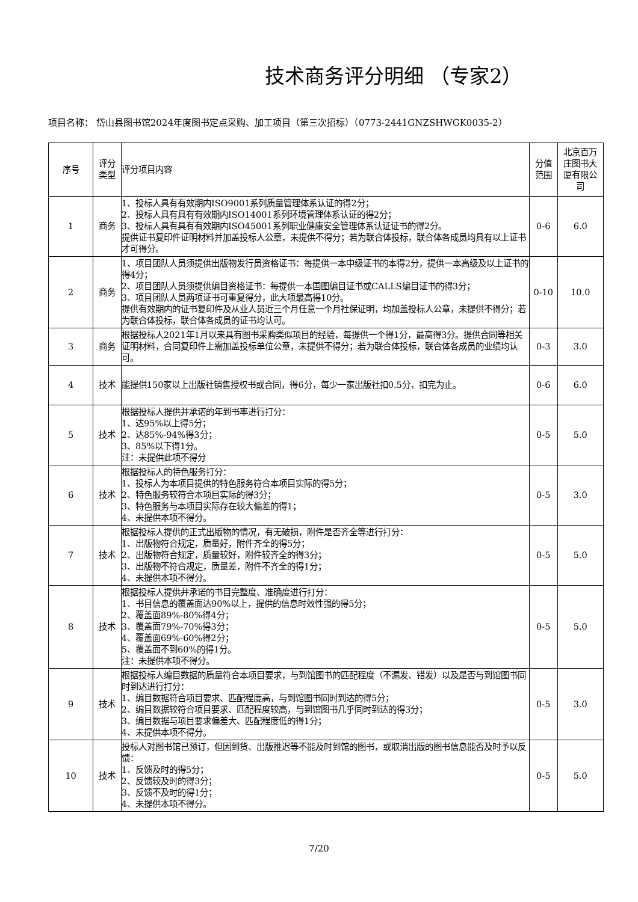技术商务评分明细 （专家2）
项目名称： 岱山县图书馆2024年度图书定点采购、加工项目（第三次招标）（0773-2441GNZSHWGK0035-2）
| 序号 | 评分 类型 | 评分项目内容 | 分值 范围 | 北京百万 庄图书大 厦有限公 司 |
| --- | --- | --- | --- | --- |
| 1 | 商务 | 1、投标人具有有效期内ISO9001系列质量管理体系认证的得2分； 2、投标人具有具有有效期内ISO14001系列环境管理体系认证的得2分； 3、投标人具有具有有效期内ISO45001系列职业健康安全管理体系认证证书的得2分。 提供证书复印件证明材料并加盖投标人公章，未提供不得分；若为联合体投标，联合体各成员均具有以上证书才可得分。 | 0-6 | 6.0 |
| 2 | 商务 | 1、项目团队人员须提供出版物发行员资格证书：每提供一本中级证书的本得2分，提供一本高级及以上证书的得4分； 2、项目团队人员须提供编目资格证书：每提供一本国图编目证书或CALLS编目证书的得3分； 3、项目团队人员两项证书可重复得分，此大项最高得10分。 提供有效期内的证书复印件及从业人员近三个月任意一个月社保证明，均加盖投标人公章，未提供不得分；若为联合体投标，联合体各成员的证书均认可。 | 0-10 | 10.0 |
| 3 | 商务 | 根据投标人2021年1月以来具有图书采购类似项目的经验，每提供一个得1分，最高得3分。提供合同等相关证明材料，合同复印件上需加盖投标单位公章，未提供不得分；若为联合体投标，联合体各成员的业绩均认可。 | 0-3 | 3.0 |
| 4 | 技术 | 能提供150家以上出版社销售授权书或合同，得6分，每少一家出版社扣0.5分，扣完为止。 | 0-6 | 6.0 |
| 5 | 技术 | 根据投标人提供并承诺的年到书率进行打分： 1、达95%以上得5分； 2、达85%-94%得3分； 3、85%以下得1分。 注：未提供此项不得分 | 0-5 | 5.0 |
| 6 | 技术 | 根据投标人的特色服务打分： 1、投标人为本项目提供的特色服务符合本项目实际的得5分； 2、特色服务较符合本项目实际的得3分； 3、特色服务与本项目实际存在较大偏差的得1； 4、未提供本项不得分。 | 0-5 | 3.0 |
| 7 | 技术 | 根据投标人提供的正式出版物的情况，有无破损，附件是否齐全等进行打分： 1、出版物符合规定，质量好，附件齐全的得5分； 2、出版物符合规定，质量较好，附件较齐全的得3分； 3、出版物不符合规定，质量差，附件不齐全的得1分； 4、未提供本项不得分。 | 0-5 | 5.0 |
| 8 | 技术 | 根据投标人提供并承诺的书目完整度、准确度进行打分： 1、书目信息的覆盖面达90%以上，提供的信息时效性强的得5分； 2、覆盖面89%-80%得4分； 3、覆盖面79%-70%得3分； 4、覆盖面69%-60%得2分； 5、覆盖面不到60%的得1分。 注：未提供本项不得分。 | 0-5 | 5.0 |
| 9 | 技术 | 根据投标人编目数据的质量符合本项目要求，与到馆图书的匹配程度（不漏发、错发）以及是否与到馆图书同时到达进行打分： 1、编目数据符合项目要求、匹配程度高，与到馆图书同时到达的得5分； 2、编目数据较符合项目要求、匹配程度较高，与到馆图书几乎同时到达的得3分； 3、编目数据与项目要求偏差大、匹配程度低的得1分； 4、未提供本项不得分。 | 0-5 | 3.0 |
| 10 | 技术 | 投标人对图书馆已预订，但因到货、出版推迟等不能及时到馆的图书，或取消出版的图书信息能否及时予以反馈： 1、反馈及时的得5分； 2、反馈较及时的得3分； 3、反馈不及时的得1分； 4、未提供本项不得分。 | 0-5 | 5.0 |
7/20